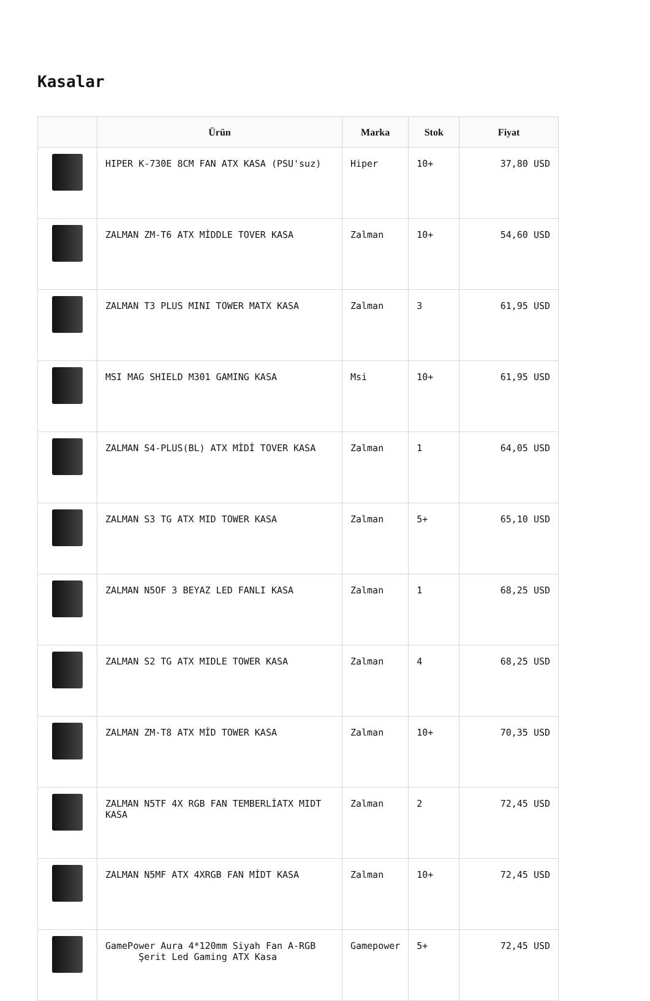Kasalar
| | Ürün | Marka | Stok | Fiyat |
| --- | --- | --- | --- | --- |
| | HIPER K-730E 8CM FAN ATX KASA (PSU'suz) | Hiper | 10+ | 37,80 USD |
| | ZALMAN ZM-T6 ATX MİDDLE TOVER KASA | Zalman | 10+ | 54,60 USD |
| | ZALMAN T3 PLUS MINI TOWER MATX KASA | Zalman | 3 | 61,95 USD |
| | MSI MAG SHIELD M301 GAMING KASA | Msi | 10+ | 61,95 USD |
| | ZALMAN S4-PLUS(BL) ATX MİDİ TOVER KASA | Zalman | 1 | 64,05 USD |
| | ZALMAN S3 TG ATX MID TOWER KASA | Zalman | 5+ | 65,10 USD |
| | ZALMAN N5OF 3 BEYAZ LED FANLI KASA | Zalman | 1 | 68,25 USD |
| | ZALMAN S2 TG ATX MIDLE TOWER KASA | Zalman | 4 | 68,25 USD |
| | ZALMAN ZM-T8 ATX MİD TOWER KASA | Zalman | 10+ | 70,35 USD |
| | ZALMAN N5TF 4X RGB FAN TEMBERLİATX MIDT KASA | Zalman | 2 | 72,45 USD |
| | ZALMAN N5MF ATX 4XRGB FAN MİDT KASA | Zalman | 10+ | 72,45 USD |
| | GamePower Aura 4*120mm Siyah Fan A-RGB Şerit Led Gaming ATX Kasa | Gamepower | 5+ | 72,45 USD |